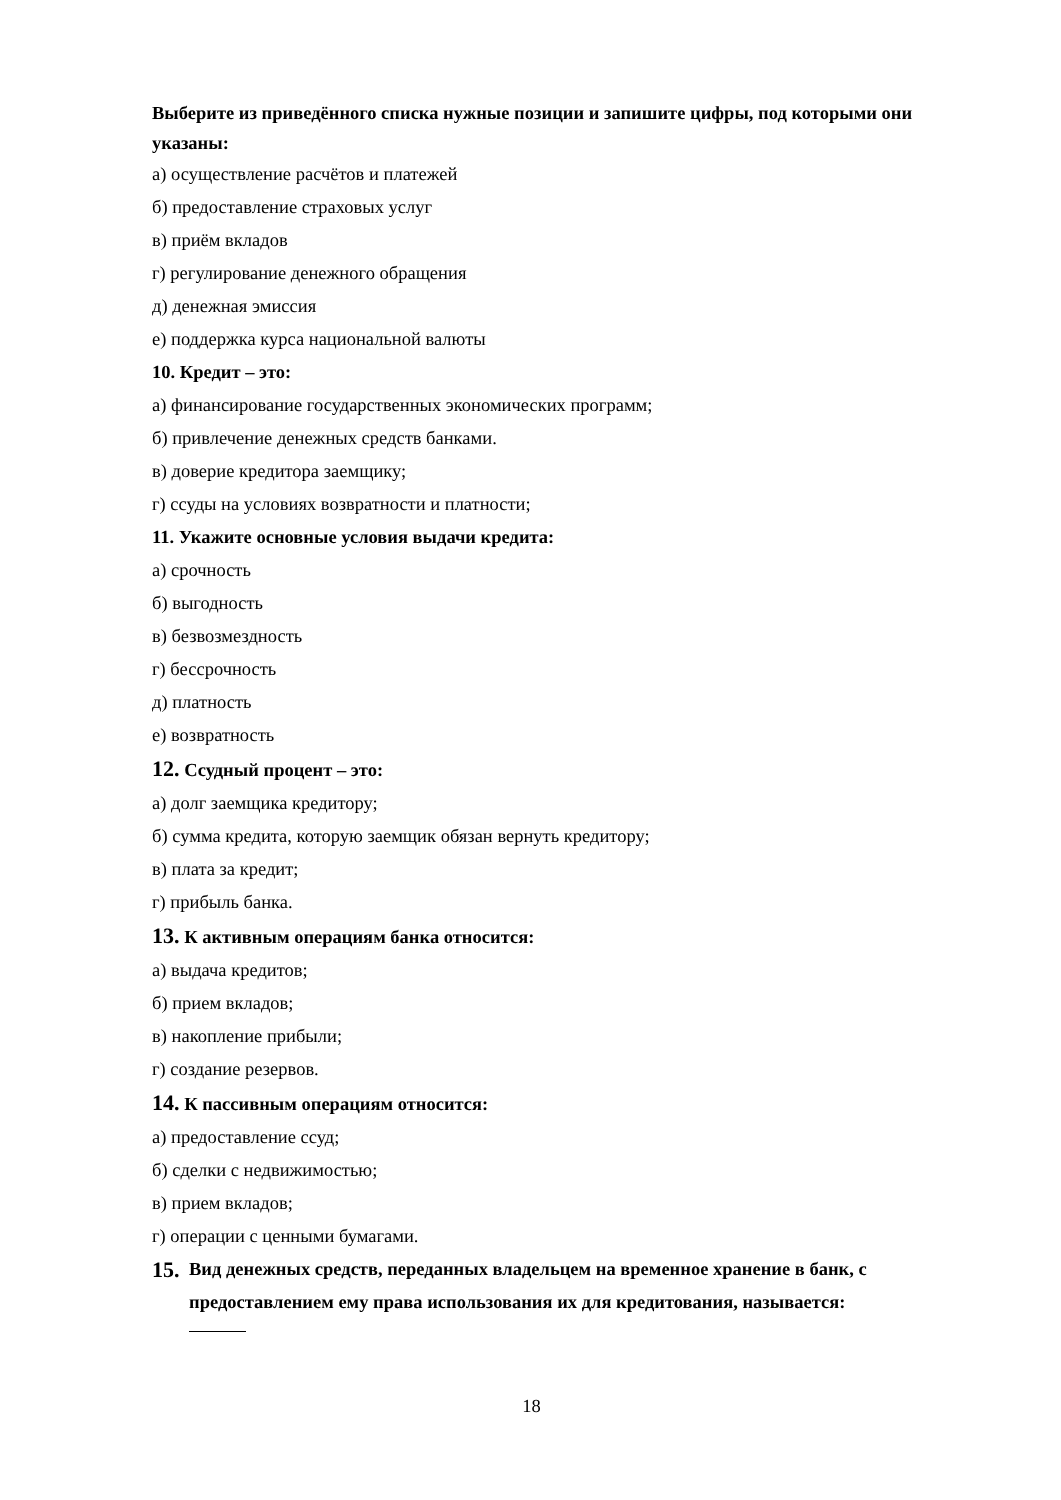Выберите из приведённого списка нужные позиции и запишите цифры, под которыми они указаны:
а) осуществление расчётов и платежей
б) предоставление страховых услуг
в) приём вкладов
г) регулирование денежного обращения
д) денежная эмиссия
е) поддержка курса национальной валюты
10. Кредит – это:
а) финансирование государственных экономических программ;
б) привлечение денежных средств банками.
в) доверие кредитора заемщику;
г) ссуды на условиях возвратности и платности;
11. Укажите основные условия выдачи кредита:
а) срочность
б) выгодность
в) безвозмездность
г) бессрочность
д) платность
е) возвратность
12. Ссудный процент – это:
а) долг заемщика кредитору;
б) сумма кредита, которую заемщик обязан вернуть кредитору;
в) плата за кредит;
г) прибыль банка.
13. К активным операциям банка относится:
а) выдача кредитов;
б) прием вкладов;
в) накопление прибыли;
г) создание резервов.
14. К пассивным операциям относится:
а) предоставление ссуд;
б) сделки с недвижимостью;
в) прием вкладов;
г) операции с ценными бумагами.
15.
Вид денежных средств, переданных владельцем на временное хранение в банк, с предоставлением ему права использования их для кредитования, называется:
18